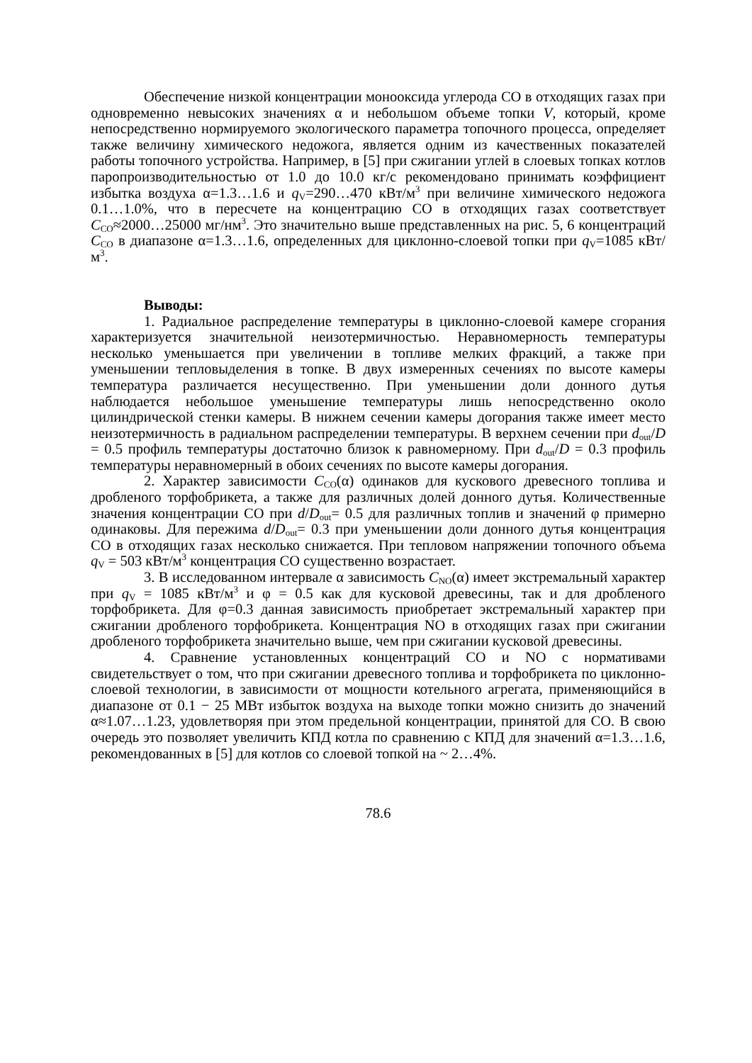Обеспечение низкой концентрации монооксида углерода СО в отходящих газах при одновременно невысоких значениях α и небольшом объеме топки V, который, кроме непосредственно нормируемого экологического параметра топочного процесса, определяет также величину химического недожога, является одним из качественных показателей работы топочного устройства. Например, в [5] при сжигании углей в слоевых топках котлов паропроизводительностью от 1.0 до 10.0 кг/с рекомендовано принимать коэффициент избытка воздуха α=1.3…1.6 и q<sub>V</sub>=290…470 кВт/м<sup>3</sup> при величине химического недожога 0.1…1.0%, что в пересчете на концентрацию СО в отходящих газах соответствует C<sub>CO</sub>≈2000…25000 мг/нм<sup>3</sup>. Это значительно выше представленных на рис. 5, 6 концентраций C<sub>CO</sub> в диапазоне α=1.3…1.6, определенных для циклонно-слоевой топки при q<sub>V</sub>=1085 кВт/м<sup>3</sup>.
Выводы:
1. Радиальное распределение температуры в циклонно-слоевой камере сгорания характеризуется значительной неизотермичностью. Неравномерность температуры несколько уменьшается при увеличении в топливе мелких фракций, а также при уменьшении тепловыделения в топке. В двух измеренных сечениях по высоте камеры температура различается несущественно. При уменьшении доли донного дутья наблюдается небольшое уменьшение температуры лишь непосредственно около цилиндрической стенки камеры. В нижнем сечении камеры догорания также имеет место неизотермичность в радиальном распределении температуры. В верхнем сечении при d<sub>out</sub>/D = 0.5 профиль температуры достаточно близок к равномерному. При d<sub>out</sub>/D = 0.3 профиль температуры неравномерный в обоих сечениях по высоте камеры догорания.
2. Характер зависимости C<sub>CO</sub>(α) одинаков для кускового древесного топлива и дробленого торфобрикета, а также для различных долей донного дутья. Количественные значения концентрации СО при d/D<sub>out</sub>= 0.5 для различных топлив и значений φ примерно одинаковы. Для пережима d/D<sub>out</sub>= 0.3 при уменьшении доли донного дутья концентрация СО в отходящих газах несколько снижается. При тепловом напряжении топочного объема q<sub>V</sub> = 503 кВт/м<sup>3</sup> концентрация СО существенно возрастает.
3. В исследованном интервале α зависимость C<sub>NO</sub>(α) имеет экстремальный характер при q<sub>V</sub> = 1085 кВт/м<sup>3</sup> и φ = 0.5 как для кусковой древесины, так и для дробленого торфобрикета. Для φ=0.3 данная зависимость приобретает экстремальный характер при сжигании дробленого торфобрикета. Концентрация NO в отходящих газах при сжигании дробленого торфобрикета значительно выше, чем при сжигании кусковой древесины.
4. Сравнение установленных концентраций СО и NO с нормативами свидетельствует о том, что при сжигании древесного топлива и торфобрикета по циклонно-слоевой технологии, в зависимости от мощности котельного агрегата, применяющийся в диапазоне от 0.1 − 25 МВт избыток воздуха на выходе топки можно снизить до значений α≈1.07…1.23, удовлетворяя при этом предельной концентрации, принятой для СО. В свою очередь это позволяет увеличить КПД котла по сравнению с КПД для значений α=1.3…1.6, рекомендованных в [5] для котлов со слоевой топкой на ~ 2…4%.
78.6